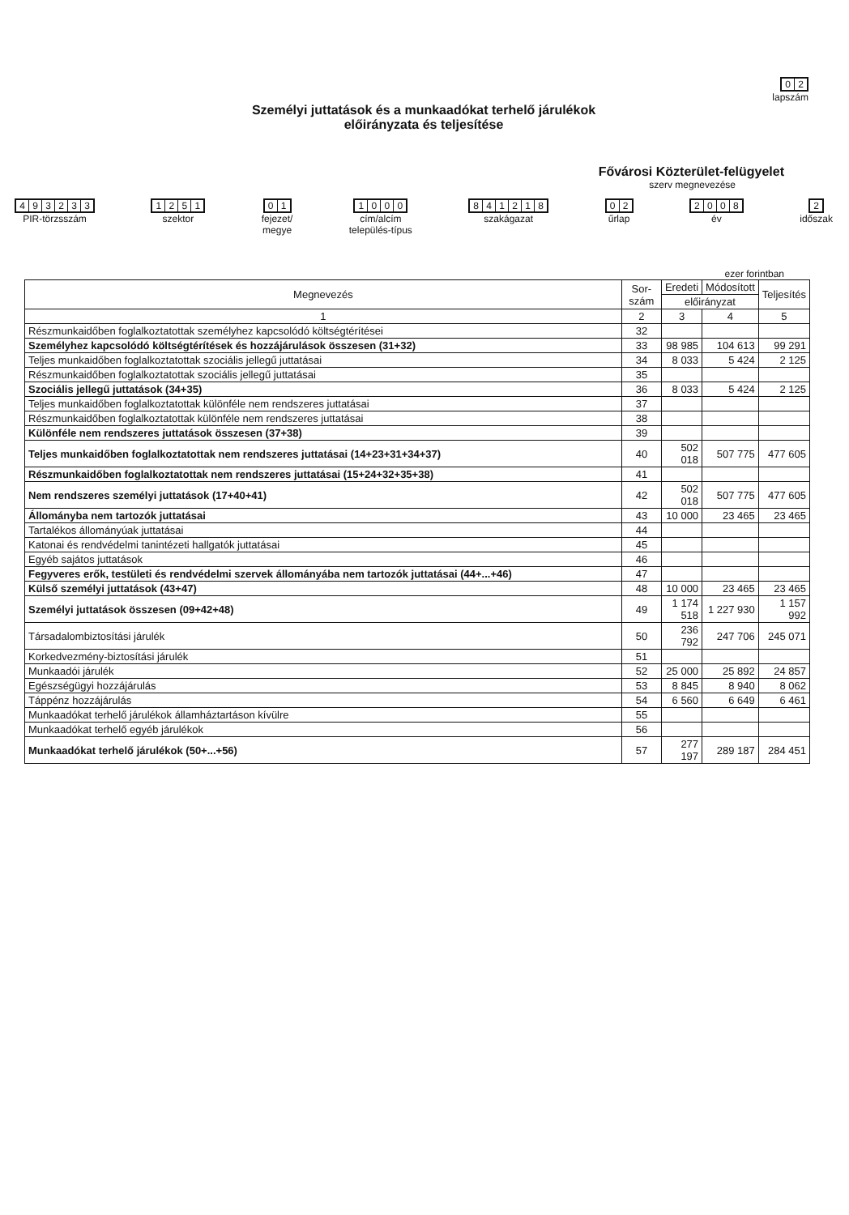02
lapszám
Személyi juttatások és a munkaadókat terhelő járulékok
előirányzata és teljesítése
Fővárosi Közterület-felügyelet
szerv megnevezése
493233
PIR-törzsszám
1251
szektor
01
fejezet/
megye
1000
cím/alcím
település-típus
841218
szakágazat
02
űrlap
2008
év
2
időszak
ezer forintban
| Megnevezés | Sor- szám | Eredeti | Módosított | Teljesítés |
| --- | --- | --- | --- | --- |
| | | előirányzat | | |
| 1 | 2 | 3 | 4 | 5 |
| Részmunkaidőben foglalkoztatottak személyhez kapcsolódó költségtérítései | 32 | | | |
| Személyhez kapcsolódó költségtérítések és hozzájárulások összesen (31+32) | 33 | 98 985 | 104 613 | 99 291 |
| Teljes munkaidőben foglalkoztatottak szociális jellegű juttatásai | 34 | 8 033 | 5 424 | 2 125 |
| Részmunkaidőben foglalkoztatottak szociális jellegű juttatásai | 35 | | | |
| Szociális jellegű juttatások (34+35) | 36 | 8 033 | 5 424 | 2 125 |
| Teljes munkaidőben foglalkoztatottak különféle nem rendszeres juttatásai | 37 | | | |
| Részmunkaidőben foglalkoztatottak különféle nem rendszeres juttatásai | 38 | | | |
| Különféle nem rendszeres juttatások összesen (37+38) | 39 | | | |
| Teljes munkaidőben foglalkoztatottak nem rendszeres juttatásai (14+23+31+34+37) | 40 | 502 018 | 507 775 | 477 605 |
| Részmunkaidőben foglalkoztatottak nem rendszeres juttatásai (15+24+32+35+38) | 41 | | | |
| Nem rendszeres személyi juttatások (17+40+41) | 42 | 502 018 | 507 775 | 477 605 |
| Állományba nem tartozók juttatásai | 43 | 10 000 | 23 465 | 23 465 |
| Tartalékos állományúak juttatásai | 44 | | | |
| Katonai és rendvédelmi tanintézeti hallgatók juttatásai | 45 | | | |
| Egyéb sajátos juttatások | 46 | | | |
| Fegyveres erők, testületi és rendvédelmi szervek állományába nem tartozók juttatásai (44+...+46) | 47 | | | |
| Külső személyi juttatások (43+47) | 48 | 10 000 | 23 465 | 23 465 |
| Személyi juttatások összesen (09+42+48) | 49 | 1 174 518 | 1 227 930 | 1 157 992 |
| Társadalombiztosítási járulék | 50 | 236 792 | 247 706 | 245 071 |
| Korkedvezmény-biztosítási járulék | 51 | | | |
| Munkaadói járulék | 52 | 25 000 | 25 892 | 24 857 |
| Egészségügyi hozzájárulás | 53 | 8 845 | 8 940 | 8 062 |
| Táppénz hozzájárulás | 54 | 6 560 | 6 649 | 6 461 |
| Munkaadókat terhelő járulékok államháztartáson kívülre | 55 | | | |
| Munkaadókat terhelő egyéb járulékok | 56 | | | |
| Munkaadókat terhelő járulékok (50+...+56) | 57 | 277 197 | 289 187 | 284 451 |